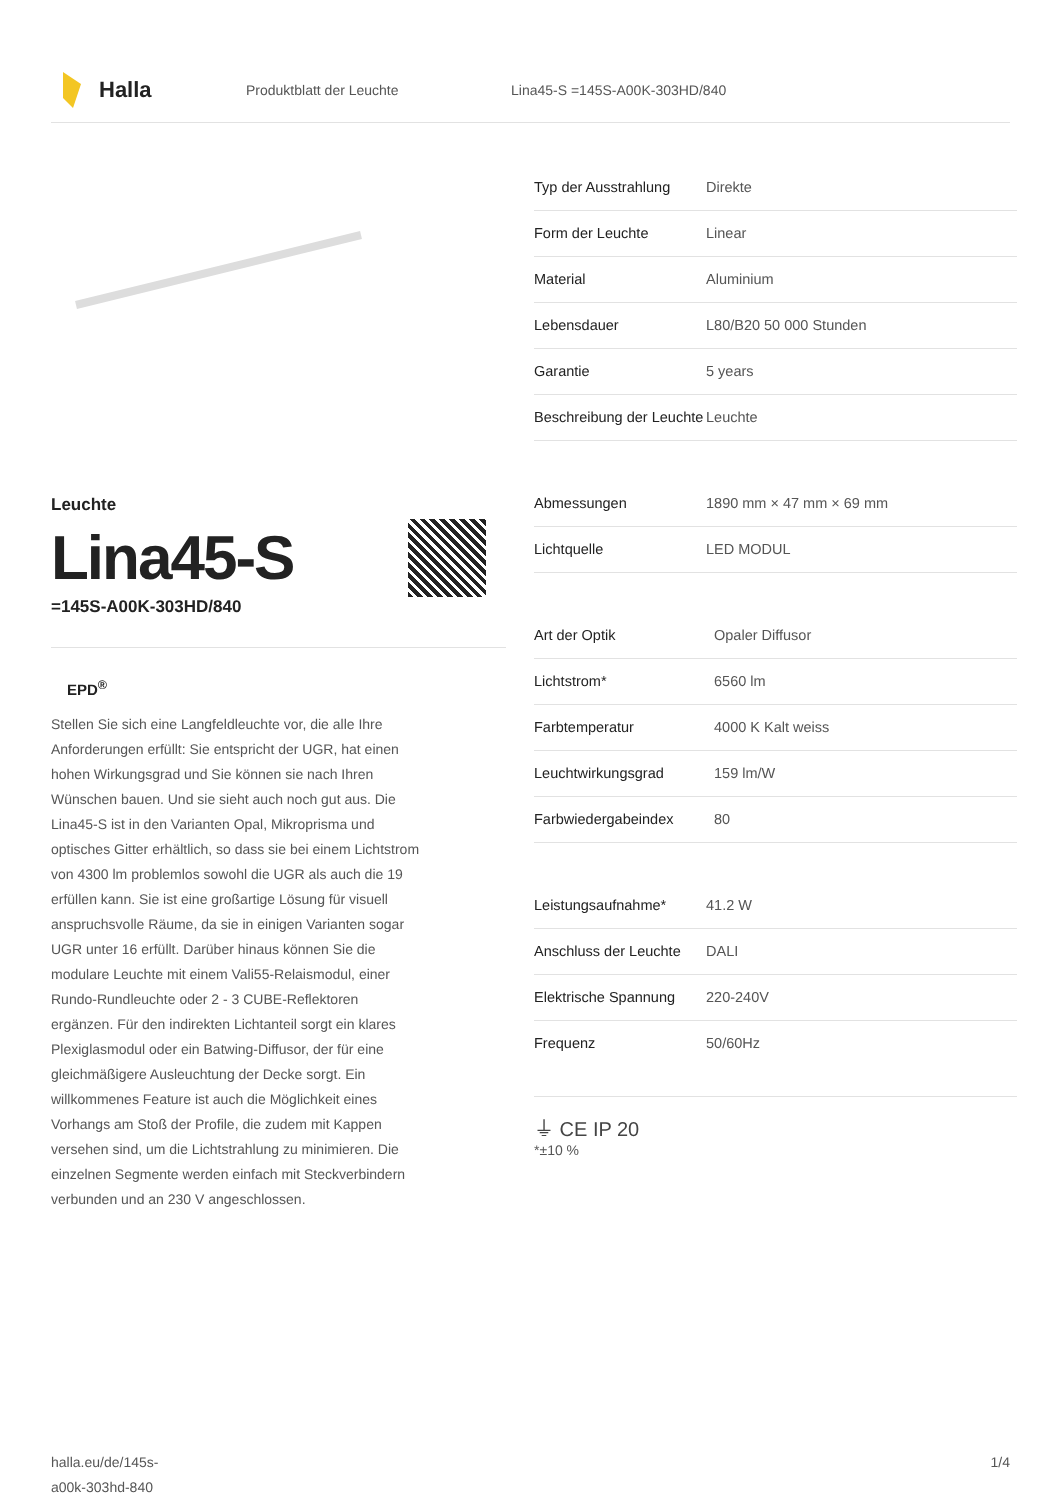Halla
Produktblatt der Leuchte Lina45-S =145S-A00K-303HD/840
Leuchte
Lina45-S
=145S-A00K-303HD/840
EPD<sup>®</sup>
Stellen Sie sich eine Langfeldleuchte vor, die alle Ihre Anforderungen erfüllt: Sie entspricht der UGR, hat einen hohen Wirkungsgrad und Sie können sie nach Ihren Wünschen bauen. Und sie sieht auch noch gut aus. Die Lina45-S ist in den Varianten Opal, Mikroprisma und optisches Gitter erhältlich, so dass sie bei einem Lichtstrom von 4300 lm problemlos sowohl die UGR als auch die 19 erfüllen kann. Sie ist eine großartige Lösung für visuell anspruchsvolle Räume, da sie in einigen Varianten sogar UGR unter 16 erfüllt. Darüber hinaus können Sie die modulare Leuchte mit einem Vali55-Relaismodul, einer Rundo-Rundleuchte oder 2 - 3 CUBE-Reflektoren ergänzen. Für den indirekten Lichtanteil sorgt ein klares Plexiglasmodul oder ein Batwing-Diffusor, der für eine gleichmäßigere Ausleuchtung der Decke sorgt. Ein willkommenes Feature ist auch die Möglichkeit eines Vorhangs am Stoß der Profile, die zudem mit Kappen versehen sind, um die Lichtstrahlung zu minimieren. Die einzelnen Segmente werden einfach mit Steckverbindern verbunden und an 230 V angeschlossen.
| Typ der Ausstrahlung | Direkte |
| Form der Leuchte | Linear |
| Material | Aluminium |
| Lebensdauer | L80/B20 50 000 Stunden |
| Garantie | 5 years |
| Beschreibung der Leuchte | Leuchte |
| Abmessungen | 1890 mm × 47 mm × 69 mm |
| Lichtquelle | LED MODUL |
| Art der Optik | Opaler Diffusor |
| Lichtstrom* | 6560 lm |
| Farbtemperatur | 4000 K Kalt weiss |
| Leuchtwirkungsgrad | 159 lm/W |
| Farbwiedergabeindex | 80 |
| Leistungsaufnahme* | 41.2 W |
| Anschluss der Leuchte | DALI |
| Elektrische Spannung | 220-240V |
| Frequenz | 50/60Hz |
⏚ CE IP 20
*±10 %
halla.eu/de/145s-
a00k-303hd-840
1/4